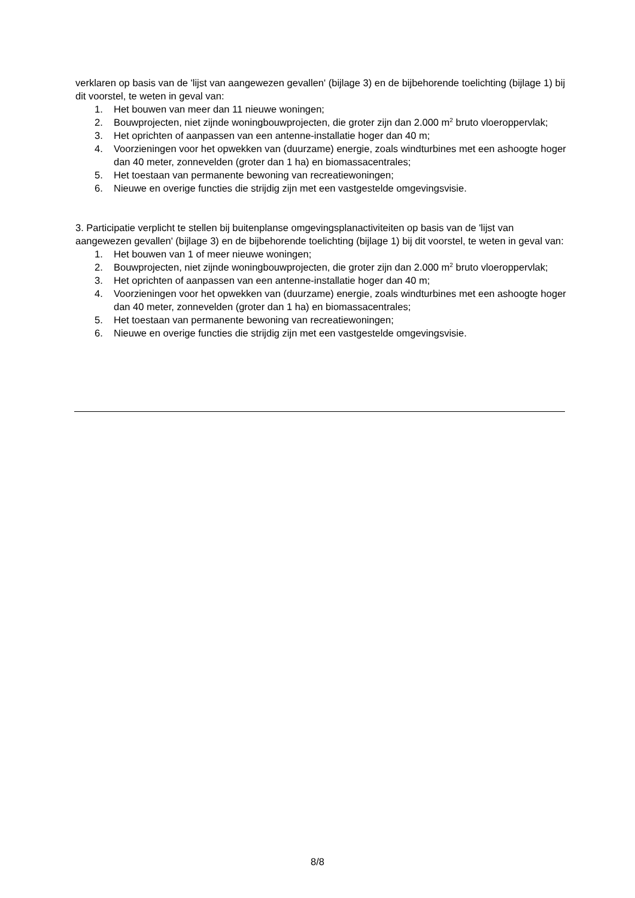verklaren op basis van de 'lijst van aangewezen gevallen' (bijlage 3) en de bijbehorende toelichting (bijlage 1) bij dit voorstel, te weten in geval van:
1. Het bouwen van meer dan 11 nieuwe woningen;
2. Bouwprojecten, niet zijnde woningbouwprojecten, die groter zijn dan 2.000 m<sup>2</sup> bruto vloeroppervlak;
3. Het oprichten of aanpassen van een antenne-installatie hoger dan 40 m;
4. Voorzieningen voor het opwekken van (duurzame) energie, zoals windturbines met een ashoogte hoger dan 40 meter, zonnevelden (groter dan 1 ha) en biomassacentrales;
5. Het toestaan van permanente bewoning van recreatiewoningen;
6. Nieuwe en overige functies die strijdig zijn met een vastgestelde omgevingsvisie.
3. Participatie verplicht te stellen bij buitenplanse omgevingsplanactiviteiten op basis van de 'lijst van aangewezen gevallen' (bijlage 3) en de bijbehorende toelichting (bijlage 1) bij dit voorstel, te weten in geval van:
1. Het bouwen van 1 of meer nieuwe woningen;
2. Bouwprojecten, niet zijnde woningbouwprojecten, die groter zijn dan 2.000 m<sup>2</sup> bruto vloeroppervlak;
3. Het oprichten of aanpassen van een antenne-installatie hoger dan 40 m;
4. Voorzieningen voor het opwekken van (duurzame) energie, zoals windturbines met een ashoogte hoger dan 40 meter, zonnevelden (groter dan 1 ha) en biomassacentrales;
5. Het toestaan van permanente bewoning van recreatiewoningen;
6. Nieuwe en overige functies die strijdig zijn met een vastgestelde omgevingsvisie.
8/8